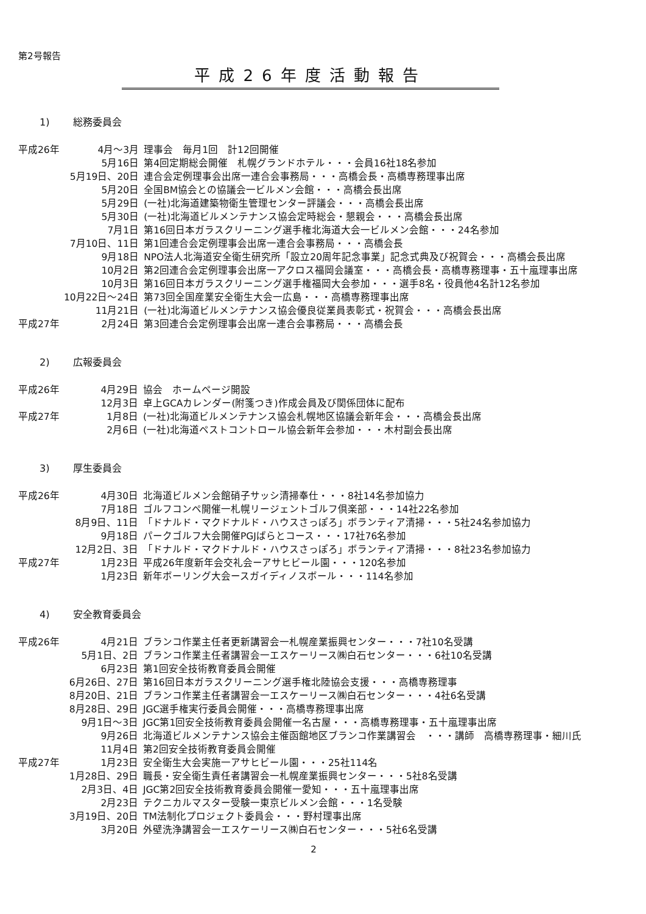第2号報告
平成26年度活動報告
1) 総務委員会
| 平成26年 | 4月～3月 | 理事会 毎月1回 計12回開催 |
| | 5月16日 | 第4回定期総会開催 札幌グランドホテル・・・会員16社18名参加 |
| | 5月19日、20日 | 連合会定例理事会出席一連合会事務局・・・高橋会長・高橋専務理事出席 |
| | 5月20日 | 全国BM協会との協議会一ビルメン会館・・・高橋会長出席 |
| | 5月29日 | (一社)北海道建築物衛生管理センター評議会・・・高橋会長出席 |
| | 5月30日 | (一社)北海道ビルメンテナンス協会定時総会・懇親会・・・高橋会長出席 |
| | 7月1日 | 第16回日本ガラスクリーニング選手権北海道大会一ビルメン会館・・・24名参加 |
| | 7月10日、11日 | 第1回連合会定例理事会出席一連合会事務局・・・高橋会長 |
| | 9月18日 | NPO法人北海道安全衛生研究所「設立20周年記念事業」記念式典及び祝賀会・・・高橋会長出席 |
| | 10月2日 | 第2回連合会定例理事会出席一アクロス福岡会議室・・・高橋会長・高橋専務理事・五十嵐理事出席 |
| | 10月3日 | 第16回日本ガラスクリーニング選手権福岡大会参加・・・選手8名・役員他4名計12名参加 |
| | 10月22日～24日 | 第73回全国産業安全衛生大会一広島・・・高橋専務理事出席 |
| | 11月21日 | (一社)北海道ビルメンテナンス協会優良従業員表彰式・祝賀会・・・高橋会長出席 |
| 平成27年 | 2月24日 | 第3回連合会定例理事会出席一連合会事務局・・・高橋会長 |
2) 広報委員会
| 平成26年 | 4月29日 | 協会 ホームページ開設 |
| | 12月3日 | 卓上GCAカレンダー(附箋つき)作成会員及び関係団体に配布 |
| 平成27年 | 1月8日 | (一社)北海道ビルメンテナンス協会札幌地区協議会新年会・・・高橋会長出席 |
| | 2月6日 | (一社)北海道ペストコントロール協会新年会参加・・・木村副会長出席 |
3) 厚生委員会
| 平成26年 | 4月30日 | 北海道ビルメン会館硝子サッシ清掃奉仕・・・8社14名参加協力 |
| | 7月18日 | ゴルフコンペ開催一札幌リージェントゴルフ倶楽部・・・14社22名参加 |
| | 8月9日、11日 | 「ドナルド・マクドナルド・ハウスさっぽろ」ボランティア清掃・・・5社24名参加協力 |
| | 9月18日 | パークゴルフ大会開催PGJばらとコース・・・17社76名参加 |
| | 12月2日、3日 | 「ドナルド・マクドナルド・ハウスさっぽろ」ボランティア清掃・・・8社23名参加協力 |
| 平成27年 | 1月23日 | 平成26年度新年会交礼会ーアサヒビール園・・・120名参加 |
| | 1月23日 | 新年ボーリング大会ースガイディノスボール・・・114名参加 |
4) 安全教育委員会
| 平成26年 | 4月21日 | ブランコ作業主任者更新講習会一札幌産業振興センター・・・7社10名受講 |
| | 5月1日、2日 | ブランコ作業主任者講習会一エスケーリース㈱白石センター・・・6社10名受講 |
| | 6月23日 | 第1回安全技術教育委員会開催 |
| | 6月26日、27日 | 第16回日本ガラスクリーニング選手権北陸協会支援・・・高橋専務理事 |
| | 8月20日、21日 | ブランコ作業主任者講習会一エスケーリース㈱白石センター・・・4社6名受講 |
| | 8月28日、29日 | JGC選手権実行委員会開催・・・高橋専務理事出席 |
| | 9月1日～3日 | JGC第1回安全技術教育委員会開催一名古屋・・・高橋専務理事・五十嵐理事出席 |
| | 9月26日 | 北海道ビルメンテナンス協会主催函館地区ブランコ作業講習会 ・・・講師 高橋専務理事・細川氏 |
| | 11月4日 | 第2回安全技術教育委員会開催 |
| 平成27年 | 1月23日 | 安全衛生大会実施一アサヒビール園・・・25社114名 |
| | 1月28日、29日 | 職長・安全衛生責任者講習会一札幌産業振興センター・・・5社8名受講 |
| | 2月3日、4日 | JGC第2回安全技術教育委員会開催一愛知・・・五十嵐理事出席 |
| | 2月23日 | テクニカルマスター受験一東京ビルメン会館・・・1名受験 |
| | 3月19日、20日 | TM法制化プロジェクト委員会・・・野村理事出席 |
| | 3月20日 | 外壁洗浄講習会一エスケーリース㈱白石センター・・・5社6名受講 |
2